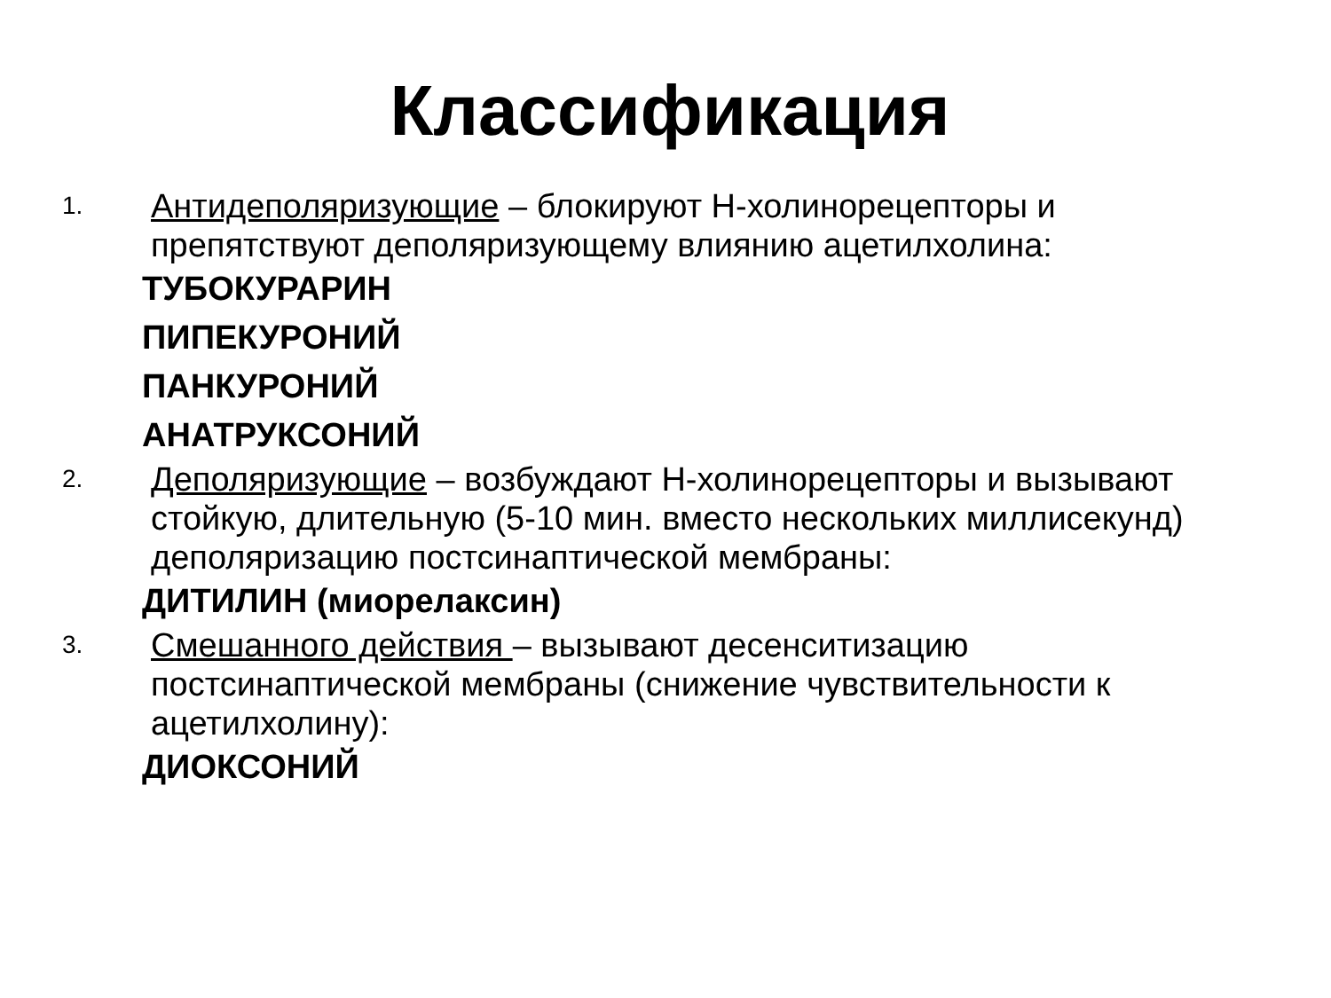Классификация
1.
Антидеполяризующие – блокируют Н-холинорецепторы и препятствуют деполяризующему влиянию ацетилхолина:
ТУБОКУРАРИН
ПИПЕКУРОНИЙ
ПАНКУРОНИЙ
АНАТРУКСОНИЙ
2.
Деполяризующие – возбуждают Н-холинорецепторы и вызывают стойкую, длительную (5-10 мин. вместо нескольких миллисекунд) деполяризацию постсинаптической мембраны:
ДИТИЛИН (миорелаксин)
3.
Смешанного действия – вызывают десенситизацию постсинаптической мембраны (снижение чувствительности к ацетилхолину):
ДИОКСОНИЙ